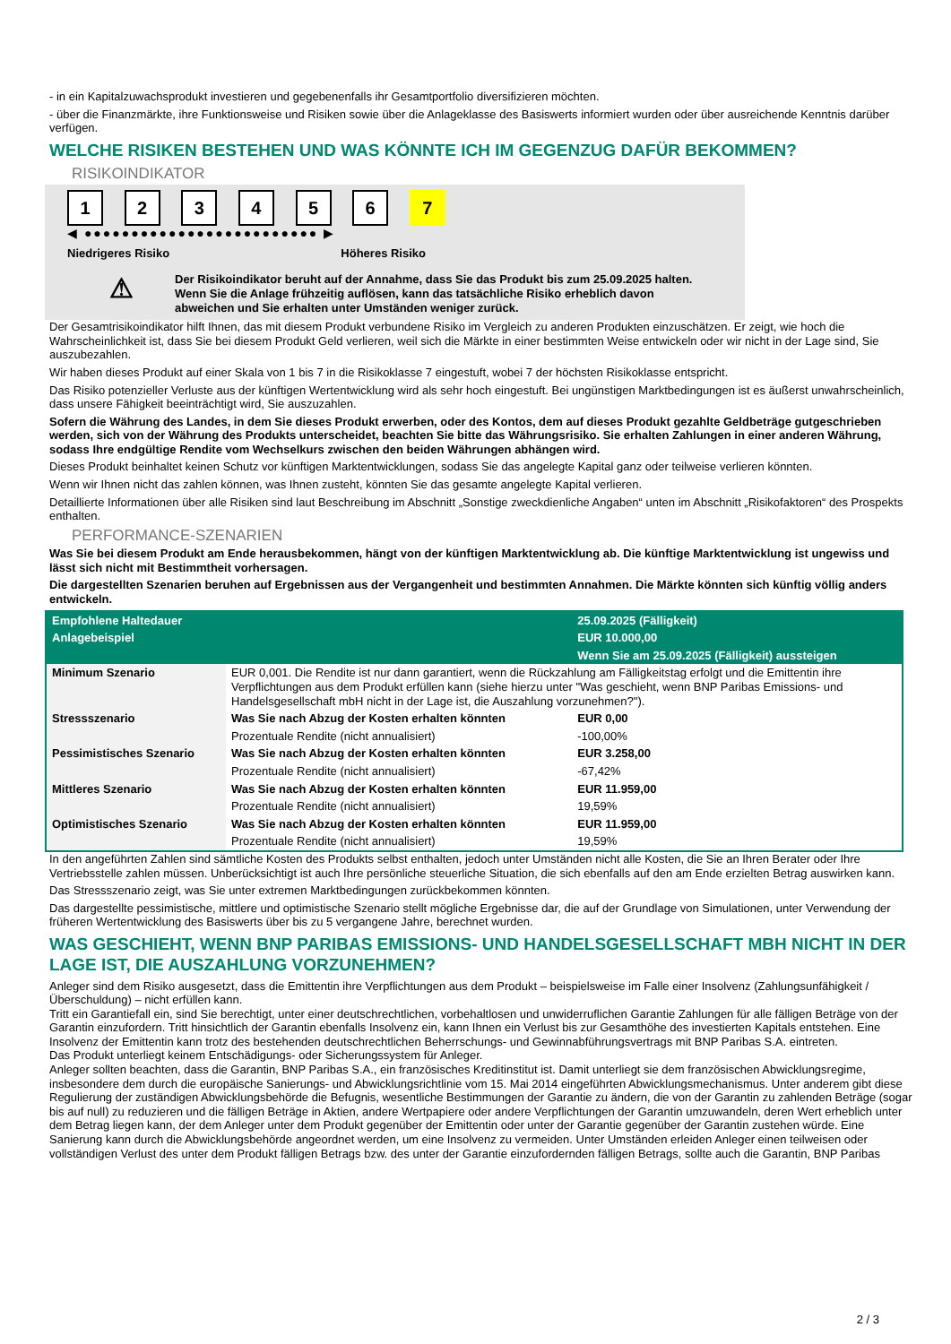- in ein Kapitalzuwachsprodukt investieren und gegebenenfalls ihr Gesamtportfolio diversifizieren möchten.
- über die Finanzmärkte, ihre Funktionsweise und Risiken sowie über die Anlageklasse des Basiswerts informiert wurden oder über ausreichende Kenntnis darüber verfügen.
WELCHE RISIKEN BESTEHEN UND WAS KÖNNTE ICH IM GEGENZUG DAFÜR BEKOMMEN?
RISIKOINDIKATOR
1 2 3 4 5 6 7
◀ ●●●●●●●●●●●●●●●●●●●●●●●●● ▶
Niedrigeres Risiko Höheres Risiko
⚠
Der Risikoindikator beruht auf der Annahme, dass Sie das Produkt bis zum 25.09.2025 halten.
Wenn Sie die Anlage frühzeitig auflösen, kann das tatsächliche Risiko erheblich davon abweichen und Sie erhalten unter Umständen weniger zurück.
Der Gesamtrisikoindikator hilft Ihnen, das mit diesem Produkt verbundene Risiko im Vergleich zu anderen Produkten einzuschätzen. Er zeigt, wie hoch die Wahrscheinlichkeit ist, dass Sie bei diesem Produkt Geld verlieren, weil sich die Märkte in einer bestimmten Weise entwickeln oder wir nicht in der Lage sind, Sie auszubezahlen.
Wir haben dieses Produkt auf einer Skala von 1 bis 7 in die Risikoklasse 7 eingestuft, wobei 7 der höchsten Risikoklasse entspricht.
Das Risiko potenzieller Verluste aus der künftigen Wertentwicklung wird als sehr hoch eingestuft. Bei ungünstigen Marktbedingungen ist es äußerst unwahrscheinlich, dass unsere Fähigkeit beeinträchtigt wird, Sie auszuzahlen.
Sofern die Währung des Landes, in dem Sie dieses Produkt erwerben, oder des Kontos, dem auf dieses Produkt gezahlte Geldbeträge gutgeschrieben werden, sich von der Währung des Produkts unterscheidet, beachten Sie bitte das Währungsrisiko. Sie erhalten Zahlungen in einer anderen Währung, sodass Ihre endgültige Rendite vom Wechselkurs zwischen den beiden Währungen abhängen wird.
Dieses Produkt beinhaltet keinen Schutz vor künftigen Marktentwicklungen, sodass Sie das angelegte Kapital ganz oder teilweise verlieren könnten.
Wenn wir Ihnen nicht das zahlen können, was Ihnen zusteht, könnten Sie das gesamte angelegte Kapital verlieren.
Detaillierte Informationen über alle Risiken sind laut Beschreibung im Abschnitt „Sonstige zweckdienliche Angaben“ unten im Abschnitt „Risikofaktoren“ des Prospekts enthalten.
PERFORMANCE-SZENARIEN
Was Sie bei diesem Produkt am Ende herausbekommen, hängt von der künftigen Marktentwicklung ab. Die künftige Marktentwicklung ist ungewiss und lässt sich nicht mit Bestimmtheit vorhersagen.
Die dargestellten Szenarien beruhen auf Ergebnissen aus der Vergangenheit und bestimmten Annahmen. Die Märkte könnten sich künftig völlig anders entwickeln.
| Empfohlene Haltedauer | | 25.09.2025 (Fälligkeit) |
| --- | --- | --- |
| Anlagebeispiel | | EUR 10.000,00 |
| | | Wenn Sie am 25.09.2025 (Fälligkeit) aussteigen |
| Minimum Szenario | EUR 0,001. Die Rendite ist nur dann garantiert, wenn die Rückzahlung am Fälligkeitstag erfolgt und die Emittentin ihre Verpflichtungen aus dem Produkt erfüllen kann (siehe hierzu unter "Was geschieht, wenn BNP Paribas Emissions- und Handelsgesellschaft mbH nicht in der Lage ist, die Auszahlung vorzunehmen?"). | |
| Stressszenario | Was Sie nach Abzug der Kosten erhalten könnten | EUR 0,00 |
| | Prozentuale Rendite (nicht annualisiert) | -100,00% |
| Pessimistisches Szenario | Was Sie nach Abzug der Kosten erhalten könnten | EUR 3.258,00 |
| | Prozentuale Rendite (nicht annualisiert) | -67,42% |
| Mittleres Szenario | Was Sie nach Abzug der Kosten erhalten könnten | EUR 11.959,00 |
| | Prozentuale Rendite (nicht annualisiert) | 19,59% |
| Optimistisches Szenario | Was Sie nach Abzug der Kosten erhalten könnten | EUR 11.959,00 |
| | Prozentuale Rendite (nicht annualisiert) | 19,59% |
In den angeführten Zahlen sind sämtliche Kosten des Produkts selbst enthalten, jedoch unter Umständen nicht alle Kosten, die Sie an Ihren Berater oder Ihre Vertriebsstelle zahlen müssen. Unberücksichtigt ist auch Ihre persönliche steuerliche Situation, die sich ebenfalls auf den am Ende erzielten Betrag auswirken kann.
Das Stressszenario zeigt, was Sie unter extremen Marktbedingungen zurückbekommen könnten.
Das dargestellte pessimistische, mittlere und optimistische Szenario stellt mögliche Ergebnisse dar, die auf der Grundlage von Simulationen, unter Verwendung der früheren Wertentwicklung des Basiswerts über bis zu 5 vergangene Jahre, berechnet wurden.
WAS GESCHIEHT, WENN BNP PARIBAS EMISSIONS- UND HANDELSGESELLSCHAFT MBH NICHT IN DER LAGE IST, DIE AUSZAHLUNG VORZUNEHMEN?
Anleger sind dem Risiko ausgesetzt, dass die Emittentin ihre Verpflichtungen aus dem Produkt – beispielsweise im Falle einer Insolvenz (Zahlungsunfähigkeit / Überschuldung) – nicht erfüllen kann.
Tritt ein Garantiefall ein, sind Sie berechtigt, unter einer deutschrechtlichen, vorbehaltlosen und unwiderruflichen Garantie Zahlungen für alle fälligen Beträge von der Garantin einzufordern. Tritt hinsichtlich der Garantin ebenfalls Insolvenz ein, kann Ihnen ein Verlust bis zur Gesamthöhe des investierten Kapitals entstehen. Eine Insolvenz der Emittentin kann trotz des bestehenden deutschrechtlichen Beherrschungs- und Gewinnabführungsvertrags mit BNP Paribas S.A. eintreten.
Das Produkt unterliegt keinem Entschädigungs- oder Sicherungssystem für Anleger.
Anleger sollten beachten, dass die Garantin, BNP Paribas S.A., ein französisches Kreditinstitut ist. Damit unterliegt sie dem französischen Abwicklungsregime, insbesondere dem durch die europäische Sanierungs- und Abwicklungsrichtlinie vom 15. Mai 2014 eingeführten Abwicklungsmechanismus. Unter anderem gibt diese Regulierung der zuständigen Abwicklungsbehörde die Befugnis, wesentliche Bestimmungen der Garantie zu ändern, die von der Garantin zu zahlenden Beträge (sogar bis auf null) zu reduzieren und die fälligen Beträge in Aktien, andere Wertpapiere oder andere Verpflichtungen der Garantin umzuwandeln, deren Wert erheblich unter dem Betrag liegen kann, der dem Anleger unter dem Produkt gegenüber der Emittentin oder unter der Garantie gegenüber der Garantin zustehen würde. Eine Sanierung kann durch die Abwicklungsbehörde angeordnet werden, um eine Insolvenz zu vermeiden. Unter Umständen erleiden Anleger einen teilweisen oder vollständigen Verlust des unter dem Produkt fälligen Betrags bzw. des unter der Garantie einzufordernden fälligen Betrags, sollte auch die Garantin, BNP Paribas
2 / 3